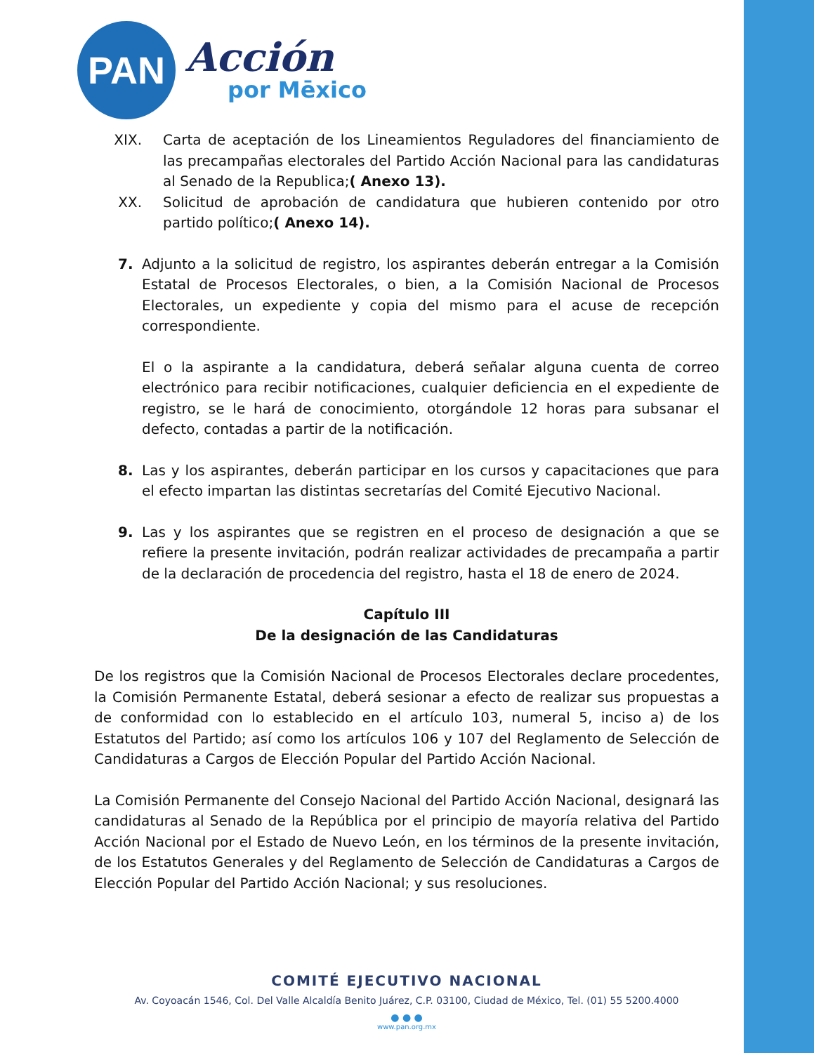PAN
Acción
por Mēxico
XIX. Carta de aceptación de los Lineamientos Reguladores del financiamiento de las precampañas electorales del Partido Acción Nacional para las candidaturas al Senado de la Republica;( Anexo 13).
XX. Solicitud de aprobación de candidatura que hubieren contenido por otro partido político;( Anexo 14).
7. Adjunto a la solicitud de registro, los aspirantes deberán entregar a la Comisión Estatal de Procesos Electorales, o bien, a la Comisión Nacional de Procesos Electorales, un expediente y copia del mismo para el acuse de recepción correspondiente.
El o la aspirante a la candidatura, deberá señalar alguna cuenta de correo electrónico para recibir notificaciones, cualquier deficiencia en el expediente de registro, se le hará de conocimiento, otorgándole 12 horas para subsanar el defecto, contadas a partir de la notificación.
8. Las y los aspirantes, deberán participar en los cursos y capacitaciones que para el efecto impartan las distintas secretarías del Comité Ejecutivo Nacional.
9. Las y los aspirantes que se registren en el proceso de designación a que se refiere la presente invitación, podrán realizar actividades de precampaña a partir de la declaración de procedencia del registro, hasta el 18 de enero de 2024.
Capítulo III
De la designación de las Candidaturas
De los registros que la Comisión Nacional de Procesos Electorales declare procedentes, la Comisión Permanente Estatal, deberá sesionar a efecto de realizar sus propuestas a de conformidad con lo establecido en el artículo 103, numeral 5, inciso a) de los Estatutos del Partido; así como los artículos 106 y 107 del Reglamento de Selección de Candidaturas a Cargos de Elección Popular del Partido Acción Nacional.
La Comisión Permanente del Consejo Nacional del Partido Acción Nacional, designará las candidaturas al Senado de la República por el principio de mayoría relativa del Partido Acción Nacional por el Estado de Nuevo León, en los términos de la presente invitación, de los Estatutos Generales y del Reglamento de Selección de Candidaturas a Cargos de Elección Popular del Partido Acción Nacional; y sus resoluciones.
COMITÉ EJECUTIVO NACIONAL
Av. Coyoacán 1546, Col. Del Valle Alcaldía Benito Juárez, C.P. 03100, Ciudad de México, Tel. (01) 55 5200.4000
● ● ●
www.pan.org.mx